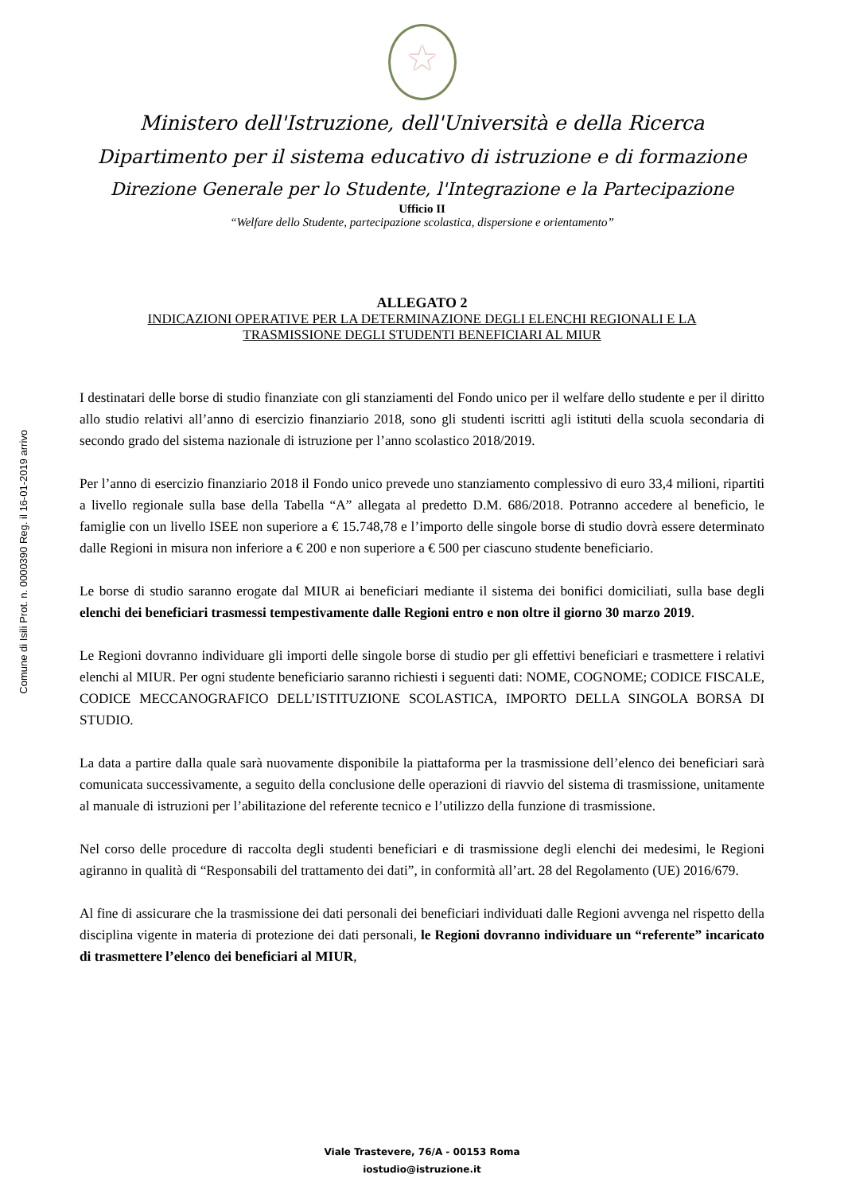Comune di Isili Prot. n. 0000390 Reg. il 16-01-2019 arrivo
Ministero dell'Istruzione, dell'Università e della Ricerca
Dipartimento per il sistema educativo di istruzione e di formazione
Direzione Generale per lo Studente, l'Integrazione e la Partecipazione
Ufficio II
“Welfare dello Studente, partecipazione scolastica, dispersione e orientamento”
ALLEGATO 2
INDICAZIONI OPERATIVE PER LA DETERMINAZIONE DEGLI ELENCHI REGIONALI E LA
TRASMISSIONE DEGLI STUDENTI BENEFICIARI AL MIUR
I destinatari delle borse di studio finanziate con gli stanziamenti del Fondo unico per il welfare dello studente e per il diritto allo studio relativi all’anno di esercizio finanziario 2018, sono gli studenti iscritti agli istituti della scuola secondaria di secondo grado del sistema nazionale di istruzione per l’anno scolastico 2018/2019.
Per l’anno di esercizio finanziario 2018 il Fondo unico prevede uno stanziamento complessivo di euro 33,4 milioni, ripartiti a livello regionale sulla base della Tabella “A” allegata al predetto D.M. 686/2018. Potranno accedere al beneficio, le famiglie con un livello ISEE non superiore a € 15.748,78 e l’importo delle singole borse di studio dovrà essere determinato dalle Regioni in misura non inferiore a € 200 e non superiore a € 500 per ciascuno studente beneficiario.
Le borse di studio saranno erogate dal MIUR ai beneficiari mediante il sistema dei bonifici domiciliati, sulla base degli elenchi dei beneficiari trasmessi tempestivamente dalle Regioni entro e non oltre il giorno 30 marzo 2019.
Le Regioni dovranno individuare gli importi delle singole borse di studio per gli effettivi beneficiari e trasmettere i relativi elenchi al MIUR. Per ogni studente beneficiario saranno richiesti i seguenti dati: NOME, COGNOME; CODICE FISCALE, CODICE MECCANOGRAFICO DELL’ISTITUZIONE SCOLASTICA, IMPORTO DELLA SINGOLA BORSA DI STUDIO.
La data a partire dalla quale sarà nuovamente disponibile la piattaforma per la trasmissione dell’elenco dei beneficiari sarà comunicata successivamente, a seguito della conclusione delle operazioni di riavvio del sistema di trasmissione, unitamente al manuale di istruzioni per l’abilitazione del referente tecnico e l’utilizzo della funzione di trasmissione.
Nel corso delle procedure di raccolta degli studenti beneficiari e di trasmissione degli elenchi dei medesimi, le Regioni agiranno in qualità di “Responsabili del trattamento dei dati”, in conformità all’art. 28 del Regolamento (UE) 2016/679.
Al fine di assicurare che la trasmissione dei dati personali dei beneficiari individuati dalle Regioni avvenga nel rispetto della disciplina vigente in materia di protezione dei dati personali, le Regioni dovranno individuare un “referente” incaricato di trasmettere l’elenco dei beneficiari al MIUR,
Viale Trastevere, 76/A - 00153 Roma
iostudio@istruzione.it